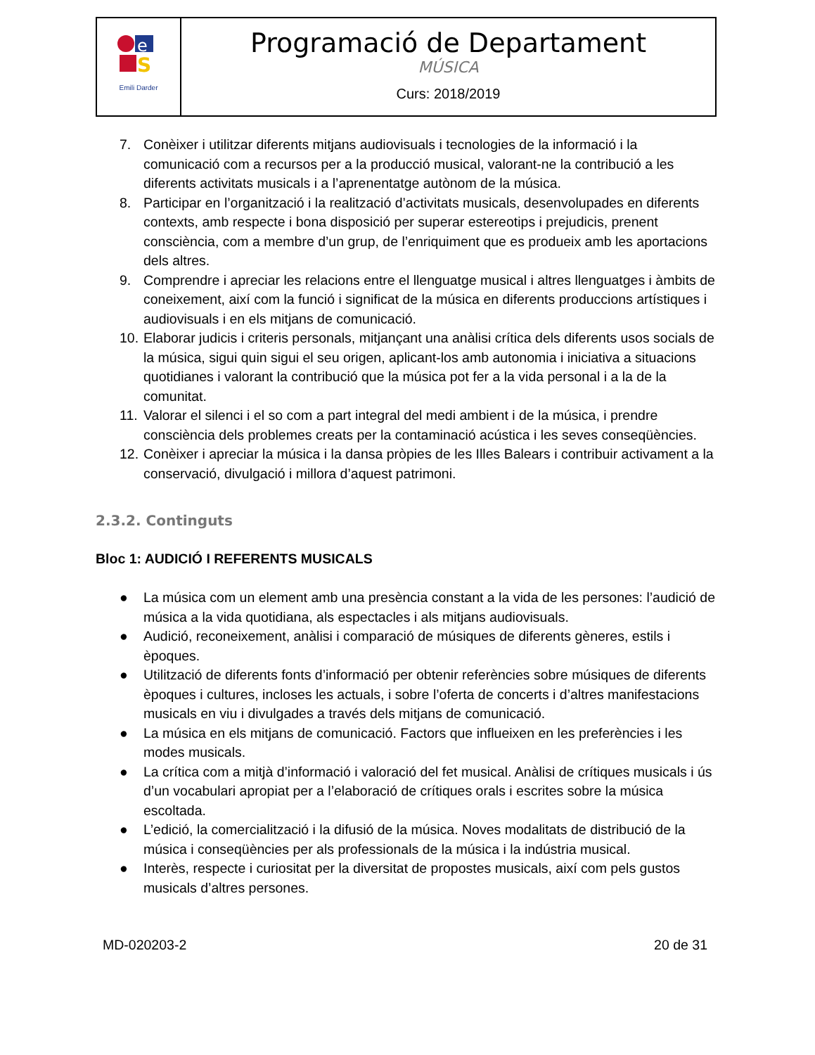| e S Emili Darder | Programació de Departament MÚSICA Curs: 2018/2019 |
7. Conèixer i utilitzar diferents mitjans audiovisuals i tecnologies de la informació i la comunicació com a recursos per a la producció musical, valorant-ne la contribució a les diferents activitats musicals i a l’aprenentatge autònom de la música.
8. Participar en l’organització i la realització d’activitats musicals, desenvolupades en diferents contexts, amb respecte i bona disposició per superar estereotips i prejudicis, prenent consciència, com a membre d’un grup, de l’enriquiment que es produeix amb les aportacions dels altres.
9. Comprendre i apreciar les relacions entre el llenguatge musical i altres llenguatges i àmbits de coneixement, així com la funció i significat de la música en diferents produccions artístiques i audiovisuals i en els mitjans de comunicació.
10. Elaborar judicis i criteris personals, mitjançant una anàlisi crítica dels diferents usos socials de la música, sigui quin sigui el seu origen, aplicant-los amb autonomia i iniciativa a situacions quotidianes i valorant la contribució que la música pot fer a la vida personal i a la de la comunitat.
11. Valorar el silenci i el so com a part integral del medi ambient i de la música, i prendre consciència dels problemes creats per la contaminació acústica i les seves conseqüències.
12. Conèixer i apreciar la música i la dansa pròpies de les Illes Balears i contribuir activament a la conservació, divulgació i millora d’aquest patrimoni.
2.3.2. Continguts
Bloc 1: AUDICIÓ I REFERENTS MUSICALS
● La música com un element amb una presència constant a la vida de les persones: l’audició de música a la vida quotidiana, als espectacles i als mitjans audiovisuals.
● Audició, reconeixement, anàlisi i comparació de músiques de diferents gèneres, estils i èpoques.
● Utilització de diferents fonts d’informació per obtenir referències sobre músiques de diferents èpoques i cultures, incloses les actuals, i sobre l’oferta de concerts i d’altres manifestacions musicals en viu i divulgades a través dels mitjans de comunicació.
● La música en els mitjans de comunicació. Factors que influeixen en les preferències i les modes musicals.
● La crítica com a mitjà d’informació i valoració del fet musical. Anàlisi de crítiques musicals i ús d’un vocabulari apropiat per a l’elaboració de crítiques orals i escrites sobre la música escoltada.
● L’edició, la comercialització i la difusió de la música. Noves modalitats de distribució de la música i conseqüències per als professionals de la música i la indústria musical.
● Interès, respecte i curiositat per la diversitat de propostes musicals, així com pels gustos musicals d’altres persones.
MD-020203-2 20 de 31